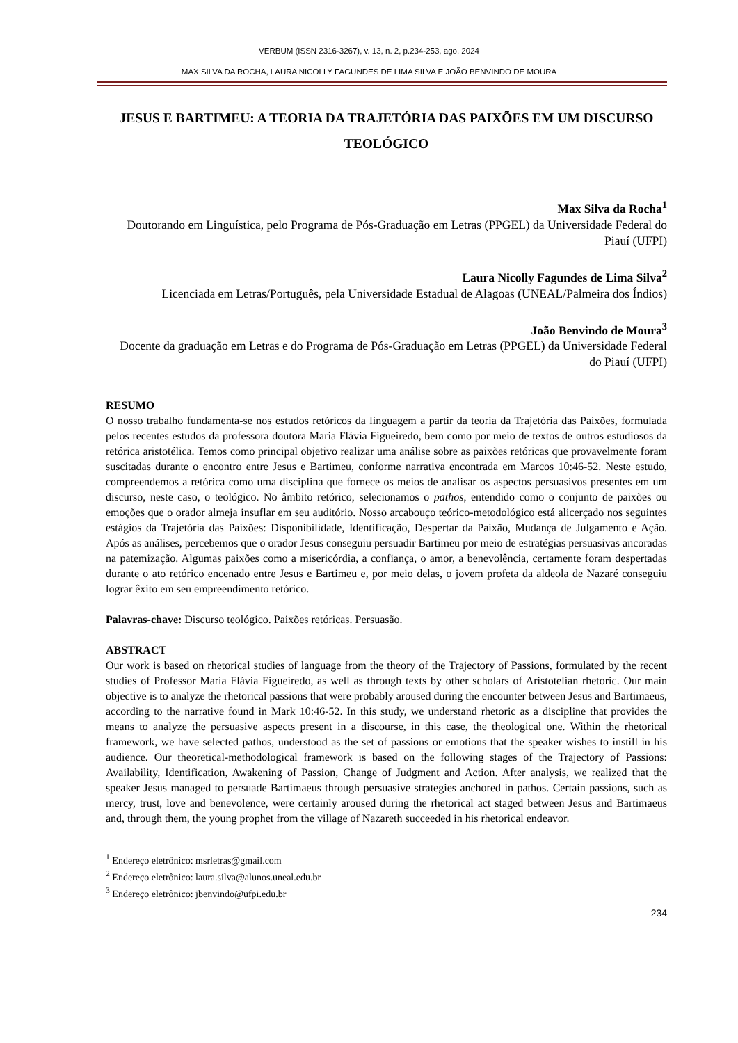VERBUM (ISSN 2316-3267), v. 13, n. 2, p.234-253, ago. 2024
MAX SILVA DA ROCHA, LAURA NICOLLY FAGUNDES DE LIMA SILVA E JOÃO BENVINDO DE MOURA
JESUS E BARTIMEU: A TEORIA DA TRAJETÓRIA DAS PAIXÕES EM UM DISCURSO TEOLÓGICO
Max Silva da Rocha<sup>1</sup>
Doutorando em Linguística, pelo Programa de Pós-Graduação em Letras (PPGEL) da Universidade Federal do Piauí (UFPI)
Laura Nicolly Fagundes de Lima Silva<sup>2</sup>
Licenciada em Letras/Português, pela Universidade Estadual de Alagoas (UNEAL/Palmeira dos Índios)
João Benvindo de Moura<sup>3</sup>
Docente da graduação em Letras e do Programa de Pós-Graduação em Letras (PPGEL) da Universidade Federal do Piauí (UFPI)
RESUMO
O nosso trabalho fundamenta-se nos estudos retóricos da linguagem a partir da teoria da Trajetória das Paixões, formulada pelos recentes estudos da professora doutora Maria Flávia Figueiredo, bem como por meio de textos de outros estudiosos da retórica aristotélica. Temos como principal objetivo realizar uma análise sobre as paixões retóricas que provavelmente foram suscitadas durante o encontro entre Jesus e Bartimeu, conforme narrativa encontrada em Marcos 10:46-52. Neste estudo, compreendemos a retórica como uma disciplina que fornece os meios de analisar os aspectos persuasivos presentes em um discurso, neste caso, o teológico. No âmbito retórico, selecionamos o pathos, entendido como o conjunto de paixões ou emoções que o orador almeja insuflar em seu auditório. Nosso arcabouço teórico-metodológico está alicerçado nos seguintes estágios da Trajetória das Paixões: Disponibilidade, Identificação, Despertar da Paixão, Mudança de Julgamento e Ação. Após as análises, percebemos que o orador Jesus conseguiu persuadir Bartimeu por meio de estratégias persuasivas ancoradas na patemização. Algumas paixões como a misericórdia, a confiança, o amor, a benevolência, certamente foram despertadas durante o ato retórico encenado entre Jesus e Bartimeu e, por meio delas, o jovem profeta da aldeola de Nazaré conseguiu lograr êxito em seu empreendimento retórico.
Palavras-chave: Discurso teológico. Paixões retóricas. Persuasão.
ABSTRACT
Our work is based on rhetorical studies of language from the theory of the Trajectory of Passions, formulated by the recent studies of Professor Maria Flávia Figueiredo, as well as through texts by other scholars of Aristotelian rhetoric. Our main objective is to analyze the rhetorical passions that were probably aroused during the encounter between Jesus and Bartimaeus, according to the narrative found in Mark 10:46-52. In this study, we understand rhetoric as a discipline that provides the means to analyze the persuasive aspects present in a discourse, in this case, the theological one. Within the rhetorical framework, we have selected pathos, understood as the set of passions or emotions that the speaker wishes to instill in his audience. Our theoretical-methodological framework is based on the following stages of the Trajectory of Passions: Availability, Identification, Awakening of Passion, Change of Judgment and Action. After analysis, we realized that the speaker Jesus managed to persuade Bartimaeus through persuasive strategies anchored in pathos. Certain passions, such as mercy, trust, love and benevolence, were certainly aroused during the rhetorical act staged between Jesus and Bartimaeus and, through them, the young prophet from the village of Nazareth succeeded in his rhetorical endeavor.
<sup>1</sup> Endereço eletrônico: msrletras@gmail.com
<sup>2</sup> Endereço eletrônico: laura.silva@alunos.uneal.edu.br
<sup>3</sup> Endereço eletrônico: jbenvindo@ufpi.edu.br
234